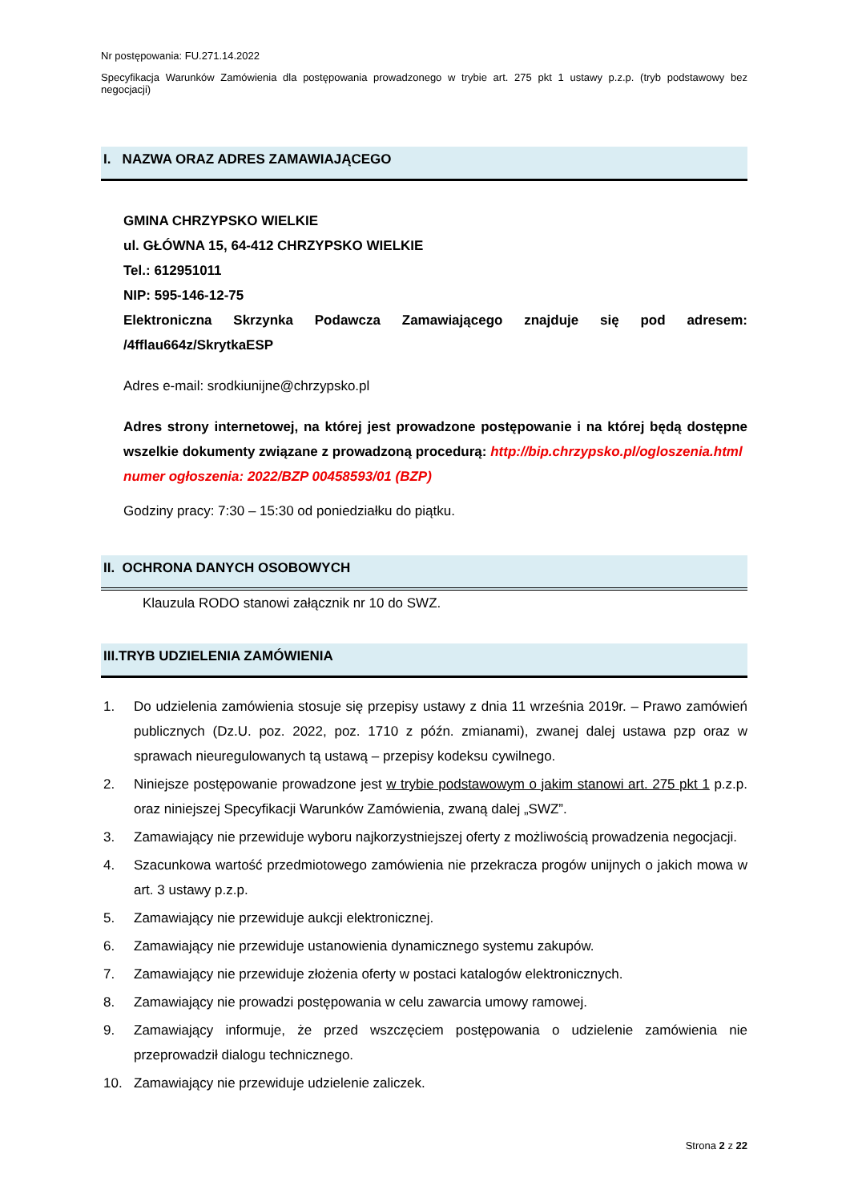Nr postępowania: FU.271.14.2022
Specyfikacja Warunków Zamówienia dla postępowania prowadzonego w trybie art. 275 pkt 1 ustawy p.z.p. (tryb podstawowy bez negocjacji)
I. NAZWA ORAZ ADRES ZAMAWIAJĄCEGO
GMINA CHRZYPSKO WIELKIE
ul. GŁÓWNA 15, 64-412 CHRZYPSKO WIELKIE
Tel.: 612951011
NIP: 595-146-12-75
Elektroniczna Skrzynka Podawcza Zamawiającego znajduje się pod adresem: /4fflau664z/SkrytkaESP
Adres e-mail: srodkiunijne@chrzypsko.pl
Adres strony internetowej, na której jest prowadzone postępowanie i na której będą dostępne wszelkie dokumenty związane z prowadzoną procedurą: http://bip.chrzypsko.pl/ogloszenia.html
numer ogłoszenia: 2022/BZP 00458593/01 (BZP)
Godziny pracy: 7:30 – 15:30 od poniedziałku do piątku.
II. OCHRONA DANYCH OSOBOWYCH
Klauzula RODO stanowi załącznik nr 10 do SWZ.
III.TRYB UDZIELENIA ZAMÓWIENIA
1. Do udzielenia zamówienia stosuje się przepisy ustawy z dnia 11 września 2019r. – Prawo zamówień publicznych (Dz.U. poz. 2022, poz. 1710 z późn. zmianami), zwanej dalej ustawa pzp oraz w sprawach nieuregulowanych tą ustawą – przepisy kodeksu cywilnego.
2. Niniejsze postępowanie prowadzone jest w trybie podstawowym o jakim stanowi art. 275 pkt 1 p.z.p. oraz niniejszej Specyfikacji Warunków Zamówienia, zwaną dalej „SWZ”.
3. Zamawiający nie przewiduje wyboru najkorzystniejszej oferty z możliwością prowadzenia negocjacji.
4. Szacunkowa wartość przedmiotowego zamówienia nie przekracza progów unijnych o jakich mowa w art. 3 ustawy p.z.p.
5. Zamawiający nie przewiduje aukcji elektronicznej.
6. Zamawiający nie przewiduje ustanowienia dynamicznego systemu zakupów.
7. Zamawiający nie przewiduje złożenia oferty w postaci katalogów elektronicznych.
8. Zamawiający nie prowadzi postępowania w celu zawarcia umowy ramowej.
9. Zamawiający informuje, że przed wszczęciem postępowania o udzielenie zamówienia nie przeprowadził dialogu technicznego.
10. Zamawiający nie przewiduje udzielenie zaliczek.
Strona 2 z 22